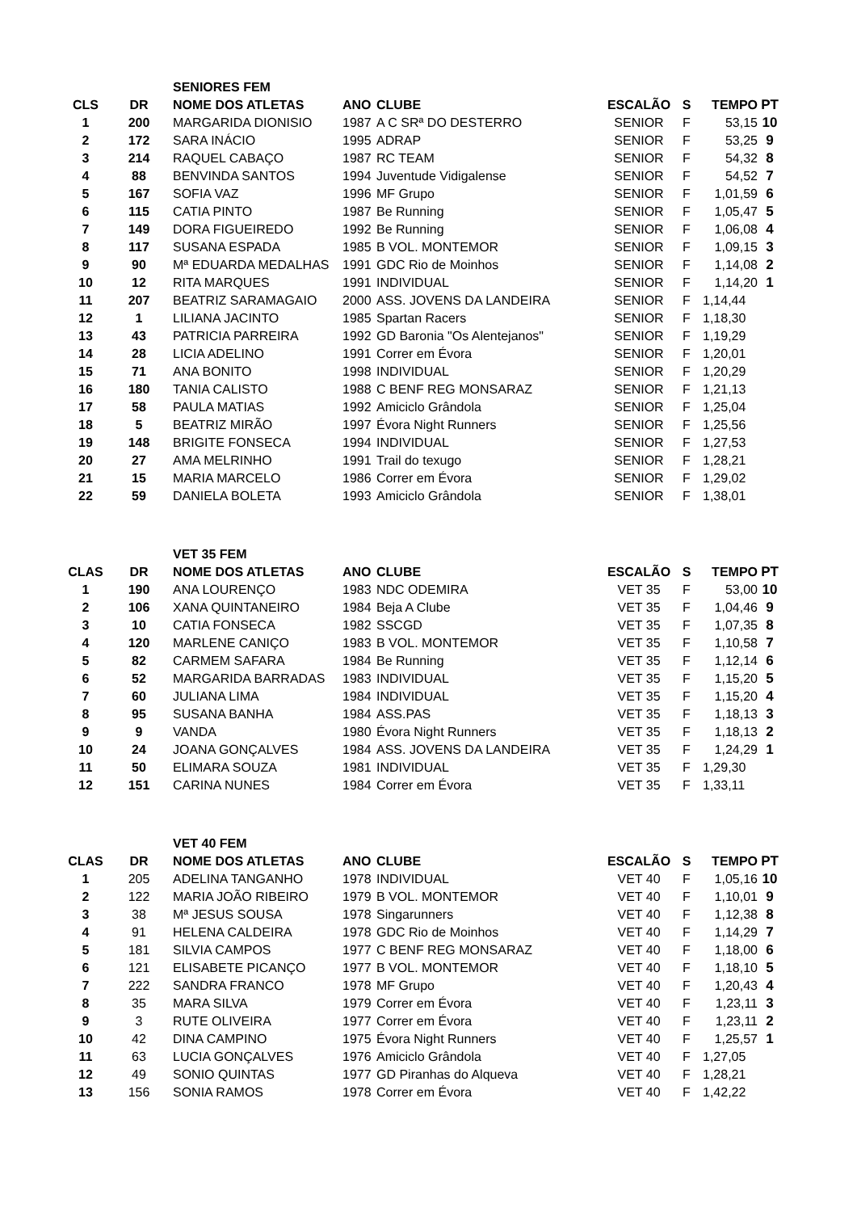| | | SENIORES FEM | | | | | | |
| CLS | DR | NOME DOS ATLETAS | ANO | CLUBE | ESCALÃO | S | TEMPO | PT |
| 1 | 200 | MARGARIDA DIONISIO | 1987 | A C SRª DO DESTERRO | SENIOR | F | 53,15 | 10 |
| 2 | 172 | SARA INÁCIO | 1995 | ADRAP | SENIOR | F | 53,25 | 9 |
| 3 | 214 | RAQUEL CABAÇO | 1987 | RC TEAM | SENIOR | F | 54,32 | 8 |
| 4 | 88 | BENVINDA SANTOS | 1994 | Juventude Vidigalense | SENIOR | F | 54,52 | 7 |
| 5 | 167 | SOFIA VAZ | 1996 | MF Grupo | SENIOR | F | 1,01,59 | 6 |
| 6 | 115 | CATIA PINTO | 1987 | Be Running | SENIOR | F | 1,05,47 | 5 |
| 7 | 149 | DORA FIGUEIREDO | 1992 | Be Running | SENIOR | F | 1,06,08 | 4 |
| 8 | 117 | SUSANA ESPADA | 1985 | B VOL. MONTEMOR | SENIOR | F | 1,09,15 | 3 |
| 9 | 90 | Mª EDUARDA MEDALHAS | 1991 | GDC Rio de Moinhos | SENIOR | F | 1,14,08 | 2 |
| 10 | 12 | RITA MARQUES | 1991 | INDIVIDUAL | SENIOR | F | 1,14,20 | 1 |
| 11 | 207 | BEATRIZ SARAMAGAIO | 2000 | ASS. JOVENS DA LANDEIRA | SENIOR | F | 1,14,44 | |
| 12 | 1 | LILIANA JACINTO | 1985 | Spartan Racers | SENIOR | F | 1,18,30 | |
| 13 | 43 | PATRICIA PARREIRA | 1992 | GD Baronia "Os Alentejanos" | SENIOR | F | 1,19,29 | |
| 14 | 28 | LICIA ADELINO | 1991 | Correr em Évora | SENIOR | F | 1,20,01 | |
| 15 | 71 | ANA BONITO | 1998 | INDIVIDUAL | SENIOR | F | 1,20,29 | |
| 16 | 180 | TANIA CALISTO | 1988 | C BENF REG MONSARAZ | SENIOR | F | 1,21,13 | |
| 17 | 58 | PAULA MATIAS | 1992 | Amiciclo Grândola | SENIOR | F | 1,25,04 | |
| 18 | 5 | BEATRIZ MIRÃO | 1997 | Évora Night Runners | SENIOR | F | 1,25,56 | |
| 19 | 148 | BRIGITE FONSECA | 1994 | INDIVIDUAL | SENIOR | F | 1,27,53 | |
| 20 | 27 | AMA MELRINHO | 1991 | Trail do texugo | SENIOR | F | 1,28,21 | |
| 21 | 15 | MARIA MARCELO | 1986 | Correr em Évora | SENIOR | F | 1,29,02 | |
| 22 | 59 | DANIELA BOLETA | 1993 | Amiciclo Grândola | SENIOR | F | 1,38,01 | |
| | | VET 35 FEM | | | | | | |
| CLAS | DR | NOME DOS ATLETAS | ANO | CLUBE | ESCALÃO | S | TEMPO | PT |
| 1 | 190 | ANA LOURENÇO | 1983 | NDC ODEMIRA | VET 35 | F | 53,00 | 10 |
| 2 | 106 | XANA QUINTANEIRO | 1984 | Beja A Clube | VET 35 | F | 1,04,46 | 9 |
| 3 | 10 | CATIA FONSECA | 1982 | SSCGD | VET 35 | F | 1,07,35 | 8 |
| 4 | 120 | MARLENE CANIÇO | 1983 | B VOL. MONTEMOR | VET 35 | F | 1,10,58 | 7 |
| 5 | 82 | CARMEM SAFARA | 1984 | Be Running | VET 35 | F | 1,12,14 | 6 |
| 6 | 52 | MARGARIDA BARRADAS | 1983 | INDIVIDUAL | VET 35 | F | 1,15,20 | 5 |
| 7 | 60 | JULIANA LIMA | 1984 | INDIVIDUAL | VET 35 | F | 1,15,20 | 4 |
| 8 | 95 | SUSANA BANHA | 1984 | ASS.PAS | VET 35 | F | 1,18,13 | 3 |
| 9 | 9 | VANDA | 1980 | Évora Night Runners | VET 35 | F | 1,18,13 | 2 |
| 10 | 24 | JOANA GONÇALVES | 1984 | ASS. JOVENS DA LANDEIRA | VET 35 | F | 1,24,29 | 1 |
| 11 | 50 | ELIMARA SOUZA | 1981 | INDIVIDUAL | VET 35 | F | 1,29,30 | |
| 12 | 151 | CARINA NUNES | 1984 | Correr em Évora | VET 35 | F | 1,33,11 | |
| | | VET 40 FEM | | | | | | |
| CLAS | DR | NOME DOS ATLETAS | ANO | CLUBE | ESCALÃO | S | TEMPO | PT |
| 1 | 205 | ADELINA TANGANHO | 1978 | INDIVIDUAL | VET 40 | F | 1,05,16 | 10 |
| 2 | 122 | MARIA JOÃO RIBEIRO | 1979 | B VOL. MONTEMOR | VET 40 | F | 1,10,01 | 9 |
| 3 | 38 | Mª JESUS SOUSA | 1978 | Singarunners | VET 40 | F | 1,12,38 | 8 |
| 4 | 91 | HELENA CALDEIRA | 1978 | GDC Rio de Moinhos | VET 40 | F | 1,14,29 | 7 |
| 5 | 181 | SILVIA CAMPOS | 1977 | C BENF REG MONSARAZ | VET 40 | F | 1,18,00 | 6 |
| 6 | 121 | ELISABETE PICANÇO | 1977 | B VOL. MONTEMOR | VET 40 | F | 1,18,10 | 5 |
| 7 | 222 | SANDRA FRANCO | 1978 | MF Grupo | VET 40 | F | 1,20,43 | 4 |
| 8 | 35 | MARA SILVA | 1979 | Correr em Évora | VET 40 | F | 1,23,11 | 3 |
| 9 | 3 | RUTE OLIVEIRA | 1977 | Correr em Évora | VET 40 | F | 1,23,11 | 2 |
| 10 | 42 | DINA CAMPINO | 1975 | Évora Night Runners | VET 40 | F | 1,25,57 | 1 |
| 11 | 63 | LUCIA GONÇALVES | 1976 | Amiciclo Grândola | VET 40 | F | 1,27,05 | |
| 12 | 49 | SONIO QUINTAS | 1977 | GD Piranhas do Alqueva | VET 40 | F | 1,28,21 | |
| 13 | 156 | SONIA RAMOS | 1978 | Correr em Évora | VET 40 | F | 1,42,22 | |